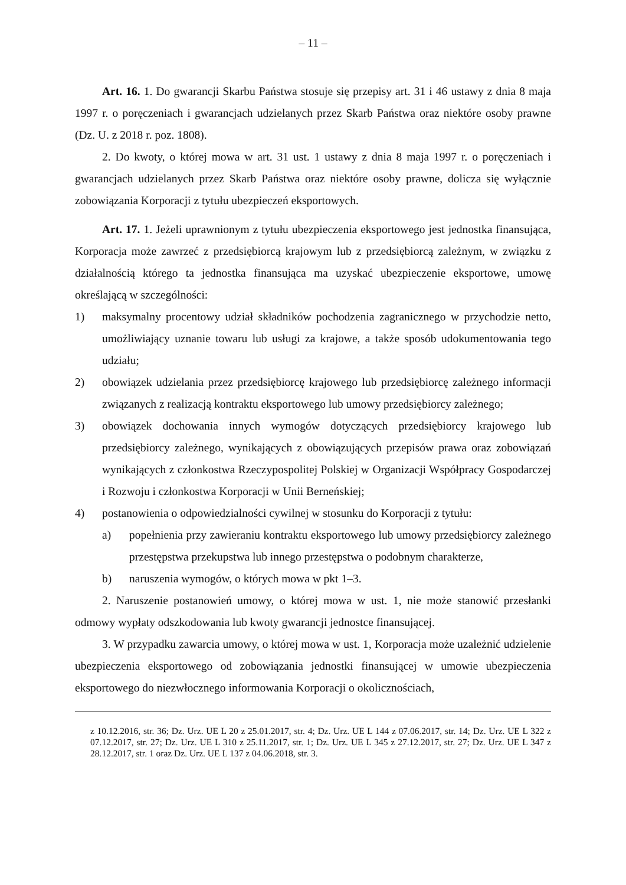– 11 –
Art. 16. 1. Do gwarancji Skarbu Państwa stosuje się przepisy art. 31 i 46 ustawy z dnia 8 maja 1997 r. o poręczeniach i gwarancjach udzielanych przez Skarb Państwa oraz niektóre osoby prawne (Dz. U. z 2018 r. poz. 1808).
2. Do kwoty, o której mowa w art. 31 ust. 1 ustawy z dnia 8 maja 1997 r. o poręczeniach i gwarancjach udzielanych przez Skarb Państwa oraz niektóre osoby prawne, dolicza się wyłącznie zobowiązania Korporacji z tytułu ubezpieczeń eksportowych.
Art. 17. 1. Jeżeli uprawnionym z tytułu ubezpieczenia eksportowego jest jednostka finansująca, Korporacja może zawrzeć z przedsiębiorcą krajowym lub z przedsiębiorcą zależnym, w związku z działalnością którego ta jednostka finansująca ma uzyskać ubezpieczenie eksportowe, umowę określającą w szczególności:
1) maksymalny procentowy udział składników pochodzenia zagranicznego w przychodzie netto, umożliwiający uznanie towaru lub usługi za krajowe, a także sposób udokumentowania tego udziału;
2) obowiązek udzielania przez przedsiębiorcę krajowego lub przedsiębiorcę zależnego informacji związanych z realizacją kontraktu eksportowego lub umowy przedsiębiorcy zależnego;
3) obowiązek dochowania innych wymogów dotyczących przedsiębiorcy krajowego lub przedsiębiorcy zależnego, wynikających z obowiązujących przepisów prawa oraz zobowiązań wynikających z członkostwa Rzeczypospolitej Polskiej w Organizacji Współpracy Gospodarczej i Rozwoju i członkostwa Korporacji w Unii Berneńskiej;
4) postanowienia o odpowiedzialności cywilnej w stosunku do Korporacji z tytułu:
a) popełnienia przy zawieraniu kontraktu eksportowego lub umowy przedsiębiorcy zależnego przestępstwa przekupstwa lub innego przestępstwa o podobnym charakterze,
b) naruszenia wymogów, o których mowa w pkt 1–3.
2. Naruszenie postanowień umowy, o której mowa w ust. 1, nie może stanowić przesłanki odmowy wypłaty odszkodowania lub kwoty gwarancji jednostce finansującej.
3. W przypadku zawarcia umowy, o której mowa w ust. 1, Korporacja może uzależnić udzielenie ubezpieczenia eksportowego od zobowiązania jednostki finansującej w umowie ubezpieczenia eksportowego do niezwłocznego informowania Korporacji o okolicznościach,
z 10.12.2016, str. 36; Dz. Urz. UE L 20 z 25.01.2017, str. 4; Dz. Urz. UE L 144 z 07.06.2017, str. 14; Dz. Urz. UE L 322 z 07.12.2017, str. 27; Dz. Urz. UE L 310 z 25.11.2017, str. 1; Dz. Urz. UE L 345 z 27.12.2017, str. 27; Dz. Urz. UE L 347 z 28.12.2017, str. 1 oraz Dz. Urz. UE L 137 z 04.06.2018, str. 3.